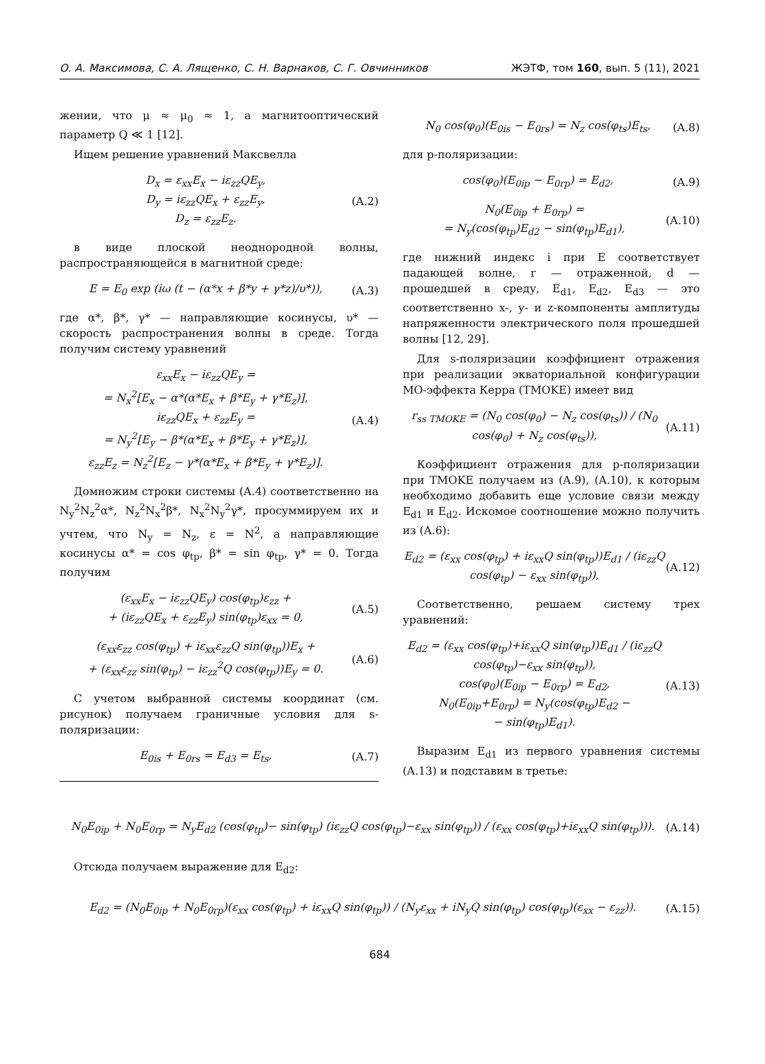О. А. Максимова, С. А. Лященко, С. Н. Варнаков, С. Г. Овчинников ЖЭТФ, том 160, вып. 5 (11), 2021
жении, что μ ≈ μ<sub>0</sub> ≈ 1, а магнитооптический параметр Q ≪ 1 [12].
Ищем решение уравнений Максвелла
D<sub>x</sub> = ε<sub>xx</sub>E<sub>x</sub> − iε<sub>zz</sub>QE<sub>y</sub>,
D<sub>y</sub> = iε<sub>zz</sub>QE<sub>x</sub> + ε<sub>zz</sub>E<sub>y</sub>,
D<sub>z</sub> = ε<sub>zz</sub>E<sub>z</sub>.
(A.2)
в виде плоской неоднородной волны, распространяющейся в магнитной среде:
E = E<sub>0</sub> exp (iω (t − (α*x + β*y + γ*z)/υ*)),
(A.3)
где α*, β*, γ* — направляющие косинусы, υ* — скорость распространения волны в среде. Тогда получим систему уравнений
ε<sub>xx</sub>E<sub>x</sub> − iε<sub>zz</sub>QE<sub>y</sub> =
= N<sub>x</sub><sup>2</sup>[E<sub>x</sub> − α*(α*E<sub>x</sub> + β*E<sub>y</sub> + γ*E<sub>z</sub>)],
iε<sub>zz</sub>QE<sub>x</sub> + ε<sub>zz</sub>E<sub>y</sub> =
= N<sub>y</sub><sup>2</sup>[E<sub>y</sub> − β*(α*E<sub>x</sub> + β*E<sub>y</sub> + γ*E<sub>z</sub>)],
ε<sub>zz</sub>E<sub>z</sub> = N<sub>z</sub><sup>2</sup>[E<sub>z</sub> − γ*(α*E<sub>x</sub> + β*E<sub>y</sub> + γ*E<sub>z</sub>)].
(A.4)
Домножим строки системы (A.4) соответственно на N<sub>y</sub><sup>2</sup>N<sub>z</sub><sup>2</sup>α*, N<sub>z</sub><sup>2</sup>N<sub>x</sub><sup>2</sup>β*, N<sub>x</sub><sup>2</sup>N<sub>y</sub><sup>2</sup>γ*, просуммируем их и учтем, что N<sub>y</sub> = N<sub>z</sub>, ε = N<sup>2</sup>, а направляющие косинусы α* = cos φ<sub>tp</sub>, β* = sin φ<sub>tp</sub>, γ* = 0. Тогда получим
(ε<sub>xx</sub>E<sub>x</sub> − iε<sub>zz</sub>QE<sub>y</sub>) cos(φ<sub>tp</sub>)ε<sub>zz</sub> +
+ (iε<sub>zz</sub>QE<sub>x</sub> + ε<sub>zz</sub>E<sub>y</sub>) sin(φ<sub>tp</sub>)ε<sub>xx</sub> = 0,
(A.5)
(ε<sub>xx</sub>ε<sub>zz</sub> cos(φ<sub>tp</sub>) + iε<sub>xx</sub>ε<sub>zz</sub>Q sin(φ<sub>tp</sub>))E<sub>x</sub> +
+ (ε<sub>xx</sub>ε<sub>zz</sub> sin(φ<sub>tp</sub>) − iε<sub>zz</sub><sup>2</sup>Q cos(φ<sub>tp</sub>))E<sub>y</sub> = 0.
(A.6)
С учетом выбранной системы координат (см. рисунок) получаем граничные условия для s-поляризации:
E<sub>0is</sub> + E<sub>0rs</sub> = E<sub>d3</sub> = E<sub>ts</sub>, (A.7)
N<sub>0</sub> cos(φ<sub>0</sub>)(E<sub>0is</sub> − E<sub>0rs</sub>) = N<sub>z</sub> cos(φ<sub>ts</sub>)E<sub>ts</sub>,
(A.8)
для p-поляризации:
cos(φ<sub>0</sub>)(E<sub>0ip</sub> − E<sub>0rp</sub>) = E<sub>d2</sub>, (A.9)
N<sub>0</sub>(E<sub>0ip</sub> + E<sub>0rp</sub>) =
= N<sub>y</sub>(cos(φ<sub>tp</sub>)E<sub>d2</sub> − sin(φ<sub>tp</sub>)E<sub>d1</sub>),
(A.10)
где нижний индекс i при E соответствует падающей волне, r — отраженной, d — прошедшей в среду, E<sub>d1</sub>, E<sub>d2</sub>, E<sub>d3</sub> — это соответственно x-, y- и z-компоненты амплитуды напряженности электрического поля прошедшей волны [12, 29].
Для s-поляризации коэффициент отражения при реализации экваториальной конфигурации МО-эффекта Керра (TMOKE) имеет вид
r<sub>ss TMOKE</sub> = (N<sub>0</sub> cos(φ<sub>0</sub>) − N<sub>z</sub> cos(φ<sub>ts</sub>)) / (N<sub>0</sub> cos(φ<sub>0</sub>) + N<sub>z</sub> cos(φ<sub>ts</sub>)),
(A.11)
Коэффициент отражения для p-поляризации при TMOKE получаем из (A.9), (A.10), к которым необходимо добавить еще условие связи между E<sub>d1</sub> и E<sub>d2</sub>. Искомое соотношение можно получить из (A.6):
E<sub>d2</sub> = (ε<sub>xx</sub> cos(φ<sub>tp</sub>) + iε<sub>xx</sub>Q sin(φ<sub>tp</sub>))E<sub>d1</sub> / (iε<sub>zz</sub>Q cos(φ<sub>tp</sub>) − ε<sub>xx</sub> sin(φ<sub>tp</sub>)),
(A.12)
Соответственно, решаем систему трех уравнений:
E<sub>d2</sub> = (ε<sub>xx</sub> cos(φ<sub>tp</sub>)+iε<sub>xx</sub>Q sin(φ<sub>tp</sub>))E<sub>d1</sub> / (iε<sub>zz</sub>Q cos(φ<sub>tp</sub>)−ε<sub>xx</sub> sin(φ<sub>tp</sub>)),
cos(φ<sub>0</sub>)(E<sub>0ip</sub> − E<sub>0rp</sub>) = E<sub>d2</sub>,
N<sub>0</sub>(E<sub>0ip</sub>+E<sub>0rp</sub>) = N<sub>y</sub>(cos(φ<sub>tp</sub>)E<sub>d2</sub> −
− sin(φ<sub>tp</sub>)E<sub>d1</sub>).
(A.13)
Выразим E<sub>d1</sub> из первого уравнения системы (A.13) и подставим в третье:
N<sub>0</sub>E<sub>0ip</sub> + N<sub>0</sub>E<sub>0rp</sub> = N<sub>y</sub>E<sub>d2</sub> (cos(φ<sub>tp</sub>)− sin(φ<sub>tp</sub>) (iε<sub>zz</sub>Q cos(φ<sub>tp</sub>)−ε<sub>xx</sub> sin(φ<sub>tp</sub>)) / (ε<sub>xx</sub> cos(φ<sub>tp</sub>)+iε<sub>xx</sub>Q sin(φ<sub>tp</sub>))).
(A.14)
Отсюда получаем выражение для E<sub>d2</sub>:
E<sub>d2</sub> = (N<sub>0</sub>E<sub>0ip</sub> + N<sub>0</sub>E<sub>0rp</sub>)(ε<sub>xx</sub> cos(φ<sub>tp</sub>) + iε<sub>xx</sub>Q sin(φ<sub>tp</sub>)) / (N<sub>y</sub>ε<sub>xx</sub> + iN<sub>y</sub>Q sin(φ<sub>tp</sub>) cos(φ<sub>tp</sub>)(ε<sub>xx</sub> − ε<sub>zz</sub>)).
(A.15)
684